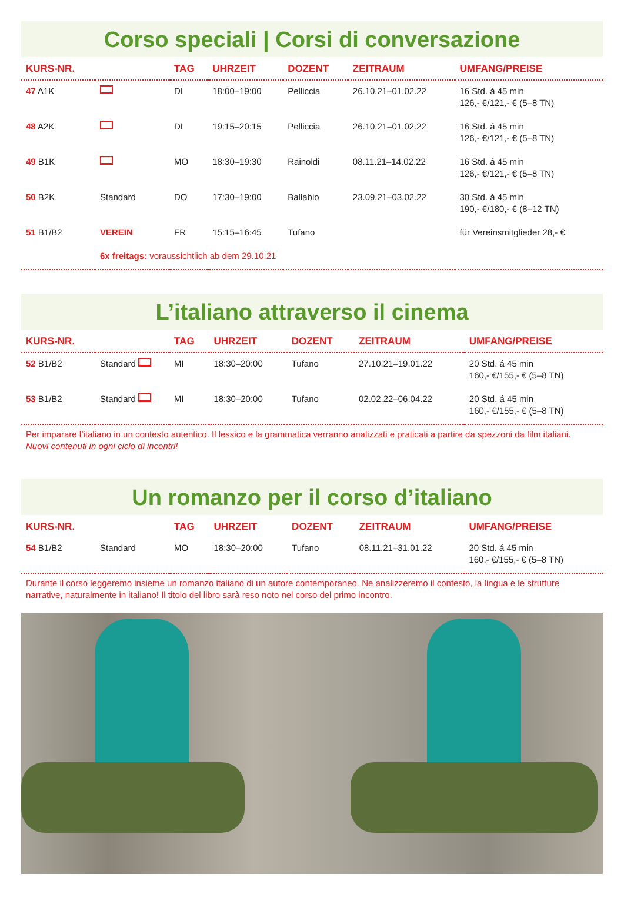Corso speciali | Corsi di conversazione
| KURS-NR. | | TAG | UHRZEIT | DOZENT | ZEITRAUM | UMFANG/PREISE |
| --- | --- | --- | --- | --- | --- | --- |
| 47 A1K | | DI | 18:00–19:00 | Pelliccia | 26.10.21–01.02.22 | 16 Std. á 45 min 126,- €/121,- € (5–8 TN) |
| 48 A2K | | DI | 19:15–20:15 | Pelliccia | 26.10.21–01.02.22 | 16 Std. á 45 min 126,- €/121,- € (5–8 TN) |
| 49 B1K | | MO | 18:30–19:30 | Rainoldi | 08.11.21–14.02.22 | 16 Std. á 45 min 126,- €/121,- € (5–8 TN) |
| 50 B2K | Standard | DO | 17:30–19:00 | Ballabio | 23.09.21–03.02.22 | 30 Std. á 45 min 190,- €/180,- € (8–12 TN) |
| 51 B1/B2 | VEREIN | FR | 15:15–16:45 | Tufano | | für Vereinsmitglieder 28,- € |
| | 6x freitags: voraussichtlich ab dem 29.10.21 | | | | | |
L’italiano attraverso il cinema
| KURS-NR. | | TAG | UHRZEIT | DOZENT | ZEITRAUM | UMFANG/PREISE |
| --- | --- | --- | --- | --- | --- | --- |
| 52 B1/B2 | Standard | MI | 18:30–20:00 | Tufano | 27.10.21–19.01.22 | 20 Std. á 45 min 160,- €/155,- € (5–8 TN) |
| 53 B1/B2 | Standard | MI | 18:30–20:00 | Tufano | 02.02.22–06.04.22 | 20 Std. á 45 min 160,- €/155,- € (5–8 TN) |
Per imparare l’italiano in un contesto autentico. Il lessico e la grammatica verranno analizzati e praticati a partire da spezzoni da film italiani.
Nuovi contenuti in ogni ciclo di incontri!
Un romanzo per il corso d’italiano
| KURS-NR. | | TAG | UHRZEIT | DOZENT | ZEITRAUM | UMFANG/PREISE |
| --- | --- | --- | --- | --- | --- | --- |
| 54 B1/B2 | Standard | MO | 18:30–20:00 | Tufano | 08.11.21–31.01.22 | 20 Std. á 45 min 160,- €/155,- € (5–8 TN) |
Durante il corso leggeremo insieme un romanzo italiano di un autore contemporaneo. Ne analizzeremo il contesto, la lingua e le strutture narrative, naturalmente in italiano! Il titolo del libro sarà reso noto nel corso del primo incontro.